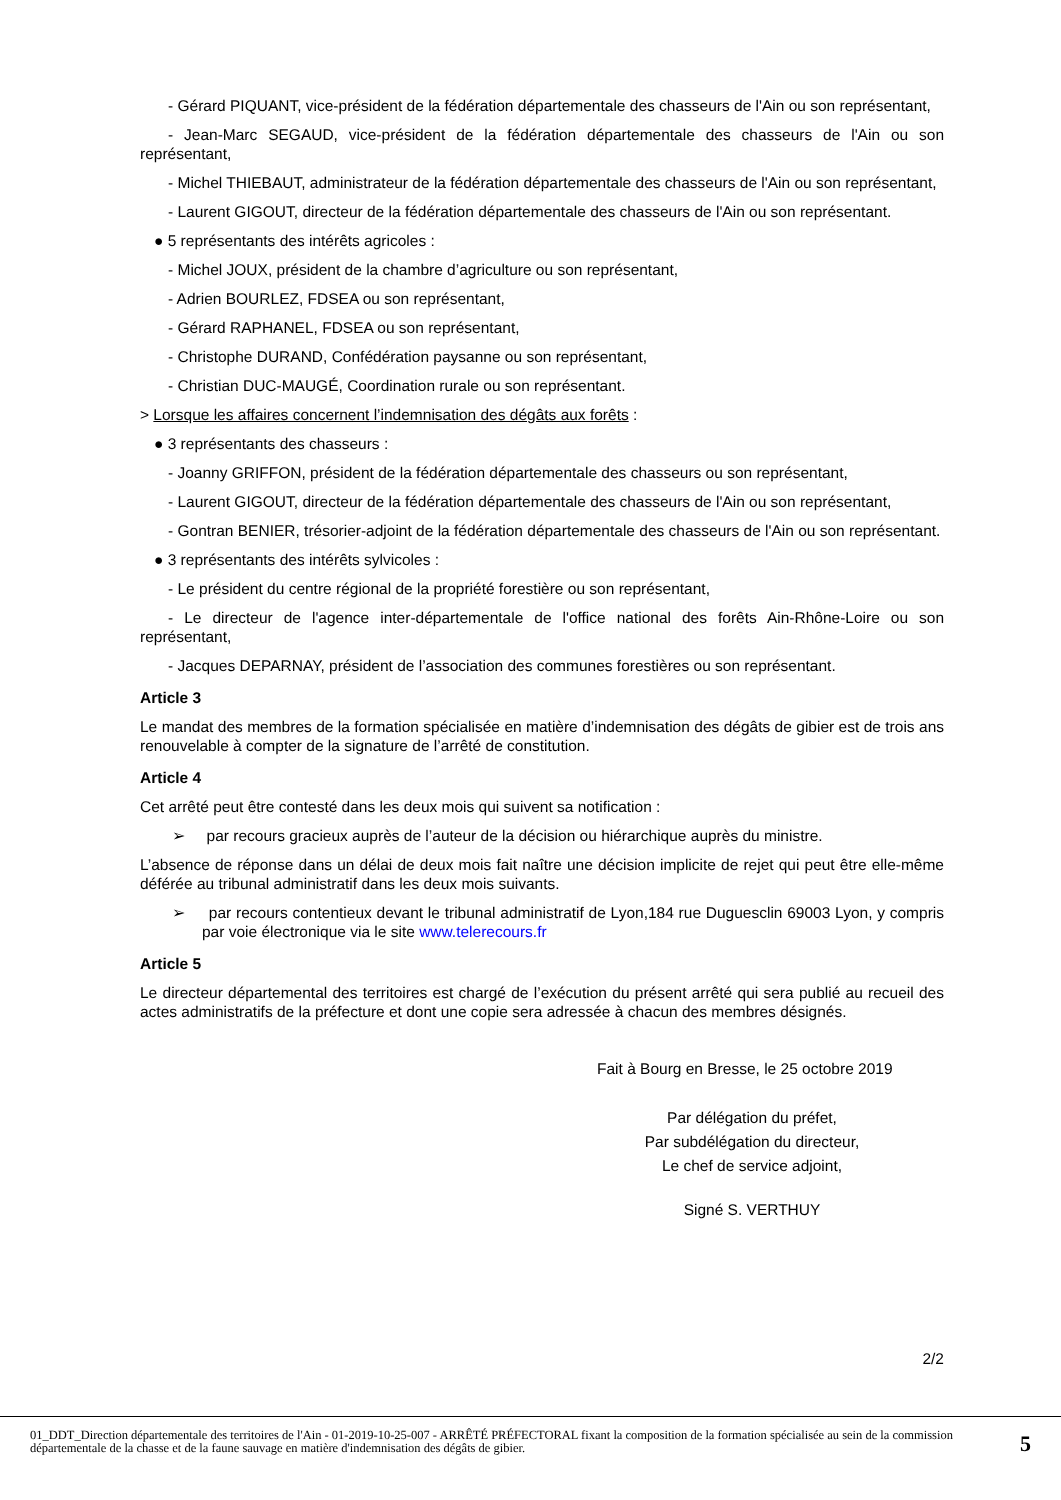- Gérard PIQUANT, vice-président de la fédération départementale des chasseurs de l'Ain ou son représentant,
- Jean-Marc SEGAUD, vice-président de la fédération départementale des chasseurs de l'Ain ou son représentant,
- Michel THIEBAUT, administrateur de la fédération départementale des chasseurs de l'Ain ou son représentant,
- Laurent GIGOUT, directeur de la fédération départementale des chasseurs de l'Ain ou son représentant.
● 5 représentants des intérêts agricoles :
- Michel JOUX, président de la chambre d’agriculture ou son représentant,
- Adrien BOURLEZ, FDSEA ou son représentant,
- Gérard RAPHANEL, FDSEA ou son représentant,
- Christophe DURAND, Confédération paysanne ou son représentant,
- Christian DUC-MAUGÉ, Coordination rurale ou son représentant.
> Lorsque les affaires concernent l’indemnisation des dégâts aux forêts :
● 3 représentants des chasseurs :
- Joanny GRIFFON, président de la fédération départementale des chasseurs ou son représentant,
- Laurent GIGOUT, directeur de la fédération départementale des chasseurs de l'Ain ou son représentant,
- Gontran BENIER, trésorier-adjoint de la fédération départementale des chasseurs de l'Ain ou son représentant.
● 3 représentants des intérêts sylvicoles :
- Le président du centre régional de la propriété forestière ou son représentant,
- Le directeur de l'agence inter-départementale de l'office national des forêts Ain-Rhône-Loire ou son représentant,
- Jacques DEPARNAY, président de l’association des communes forestières ou son représentant.
Article 3
Le mandat des membres de la formation spécialisée en matière d’indemnisation des dégâts de gibier est de trois ans renouvelable à compter de la signature de l’arrêté de constitution.
Article 4
Cet arrêté peut être contesté dans les deux mois qui suivent sa notification :
➢ par recours gracieux auprès de l’auteur de la décision ou hiérarchique auprès du ministre.
L’absence de réponse dans un délai de deux mois fait naître une décision implicite de rejet qui peut être elle-même déférée au tribunal administratif dans les deux mois suivants.
➢ par recours contentieux devant le tribunal administratif de Lyon,184 rue Duguesclin 69003 Lyon, y compris par voie électronique via le site www.telerecours.fr
Article 5
Le directeur départemental des territoires est chargé de l’exécution du présent arrêté qui sera publié au recueil des actes administratifs de la préfecture et dont une copie sera adressée à chacun des membres désignés.
Fait à Bourg en Bresse, le 25 octobre 2019
Par délégation du préfet,
Par subdélégation du directeur,
Le chef de service adjoint,
Signé S. VERTHUY
2/2
01_DDT_Direction départementale des territoires de l'Ain - 01-2019-10-25-007 - ARRÊTÉ PRÉFECTORAL fixant la composition de la formation spécialisée au sein de la commission départementale de la chasse et de la faune sauvage en matière d'indemnisation des dégâts de gibier.
5